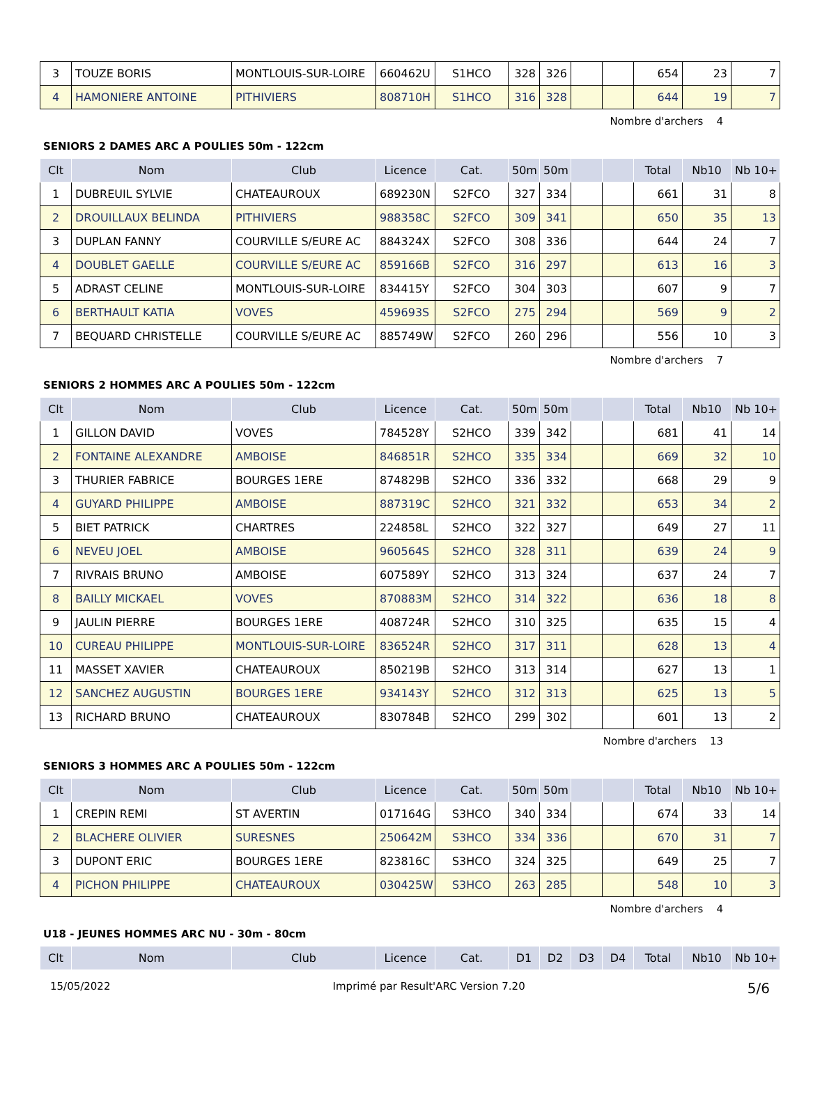| 3 | TOUZE BORIS | MONTLOUIS-SUR-LOIRE | 660462U | S1HCO | 328 | 326 | | | 654 | 23 | 7 |
| 4 | HAMONIERE ANTOINE | PITHIVIERS | 808710H | S1HCO | 316 | 328 | | | 644 | 19 | 7 |
Nombre d'archers 4
SENIORS 2 DAMES ARC A POULIES 50m - 122cm
| Clt | Nom | Club | Licence | Cat. | 50m | 50m | | | Total | Nb10 | Nb 10+ |
| --- | --- | --- | --- | --- | --- | --- | --- | --- | --- | --- | --- |
| 1 | DUBREUIL SYLVIE | CHATEAUROUX | 689230N | S2FCO | 327 | 334 | | | 661 | 31 | 8 |
| 2 | DROUILLAUX BELINDA | PITHIVIERS | 988358C | S2FCO | 309 | 341 | | | 650 | 35 | 13 |
| 3 | DUPLAN FANNY | COURVILLE S/EURE AC | 884324X | S2FCO | 308 | 336 | | | 644 | 24 | 7 |
| 4 | DOUBLET GAELLE | COURVILLE S/EURE AC | 859166B | S2FCO | 316 | 297 | | | 613 | 16 | 3 |
| 5 | ADRAST CELINE | MONTLOUIS-SUR-LOIRE | 834415Y | S2FCO | 304 | 303 | | | 607 | 9 | 7 |
| 6 | BERTHAULT KATIA | VOVES | 459693S | S2FCO | 275 | 294 | | | 569 | 9 | 2 |
| 7 | BEQUARD CHRISTELLE | COURVILLE S/EURE AC | 885749W | S2FCO | 260 | 296 | | | 556 | 10 | 3 |
Nombre d'archers 7
SENIORS 2 HOMMES ARC A POULIES 50m - 122cm
| Clt | Nom | Club | Licence | Cat. | 50m | 50m | | | Total | Nb10 | Nb 10+ |
| --- | --- | --- | --- | --- | --- | --- | --- | --- | --- | --- | --- |
| 1 | GILLON DAVID | VOVES | 784528Y | S2HCO | 339 | 342 | | | 681 | 41 | 14 |
| 2 | FONTAINE ALEXANDRE | AMBOISE | 846851R | S2HCO | 335 | 334 | | | 669 | 32 | 10 |
| 3 | THURIER FABRICE | BOURGES 1ERE | 874829B | S2HCO | 336 | 332 | | | 668 | 29 | 9 |
| 4 | GUYARD PHILIPPE | AMBOISE | 887319C | S2HCO | 321 | 332 | | | 653 | 34 | 2 |
| 5 | BIET PATRICK | CHARTRES | 224858L | S2HCO | 322 | 327 | | | 649 | 27 | 11 |
| 6 | NEVEU JOEL | AMBOISE | 960564S | S2HCO | 328 | 311 | | | 639 | 24 | 9 |
| 7 | RIVRAIS BRUNO | AMBOISE | 607589Y | S2HCO | 313 | 324 | | | 637 | 24 | 7 |
| 8 | BAILLY MICKAEL | VOVES | 870883M | S2HCO | 314 | 322 | | | 636 | 18 | 8 |
| 9 | JAULIN PIERRE | BOURGES 1ERE | 408724R | S2HCO | 310 | 325 | | | 635 | 15 | 4 |
| 10 | CUREAU PHILIPPE | MONTLOUIS-SUR-LOIRE | 836524R | S2HCO | 317 | 311 | | | 628 | 13 | 4 |
| 11 | MASSET XAVIER | CHATEAUROUX | 850219B | S2HCO | 313 | 314 | | | 627 | 13 | 1 |
| 12 | SANCHEZ AUGUSTIN | BOURGES 1ERE | 934143Y | S2HCO | 312 | 313 | | | 625 | 13 | 5 |
| 13 | RICHARD BRUNO | CHATEAUROUX | 830784B | S2HCO | 299 | 302 | | | 601 | 13 | 2 |
Nombre d'archers 13
SENIORS 3 HOMMES ARC A POULIES 50m - 122cm
| Clt | Nom | Club | Licence | Cat. | 50m | 50m | | | Total | Nb10 | Nb 10+ |
| --- | --- | --- | --- | --- | --- | --- | --- | --- | --- | --- | --- |
| 1 | CREPIN REMI | ST AVERTIN | 017164G | S3HCO | 340 | 334 | | | 674 | 33 | 14 |
| 2 | BLACHERE OLIVIER | SURESNES | 250642M | S3HCO | 334 | 336 | | | 670 | 31 | 7 |
| 3 | DUPONT ERIC | BOURGES 1ERE | 823816C | S3HCO | 324 | 325 | | | 649 | 25 | 7 |
| 4 | PICHON PHILIPPE | CHATEAUROUX | 030425W | S3HCO | 263 | 285 | | | 548 | 10 | 3 |
Nombre d'archers 4
U18 - JEUNES HOMMES ARC NU - 30m - 80cm
| Clt | Nom | Club | Licence | Cat. | D1 | D2 | D3 | D4 | Total | Nb10 | Nb 10+ |
| --- | --- | --- | --- | --- | --- | --- | --- | --- | --- | --- | --- |
15/05/2022 Imprimé par Result'ARC Version 7.20 5/6